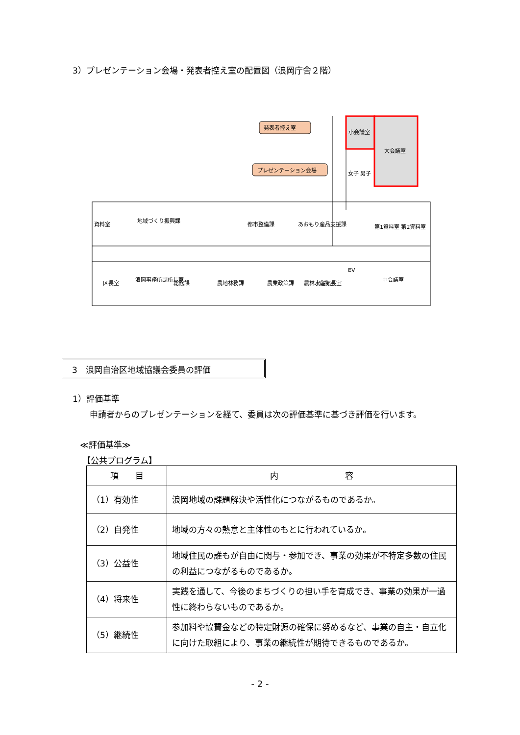3）プレゼンテーション会場・発表者控え室の配置図（浪岡庁舎２階）
発表者控え室
プレゼンテーション会場
小会議室
大会議室
女子 男子
資料室
地域づくり振興課
都市整備課
あおもり産品支援課
第1資料室 第2資料室
区長室
浪岡事務所副所長室
総務課
農地林務課
農業政策課
農林水産部長室
交換室
EV
中会議室
3　浪岡自治区地域協議会委員の評価
1）評価基準
申請者からのプレゼンテーションを経て、委員は次の評価基準に基づき評価を行います。
≪評価基準≫
【公共プログラム】
| 項 目 | 内 容 |
| --- | --- |
| （1）有効性 | 浪岡地域の課題解決や活性化につながるものであるか。 |
| （2）自発性 | 地域の方々の熱意と主体性のもとに行われているか。 |
| （3）公益性 | 地域住民の誰もが自由に関与・参加でき、事業の効果が不特定多数の住民の利益につながるものであるか。 |
| （4）将来性 | 実践を通して、今後のまちづくりの担い手を育成でき、事業の効果が一過性に終わらないものであるか。 |
| （5）継続性 | 参加料や協賛金などの特定財源の確保に努めるなど、事業の自主・自立化に向けた取組により、事業の継続性が期待できるものであるか。 |
- 2 -